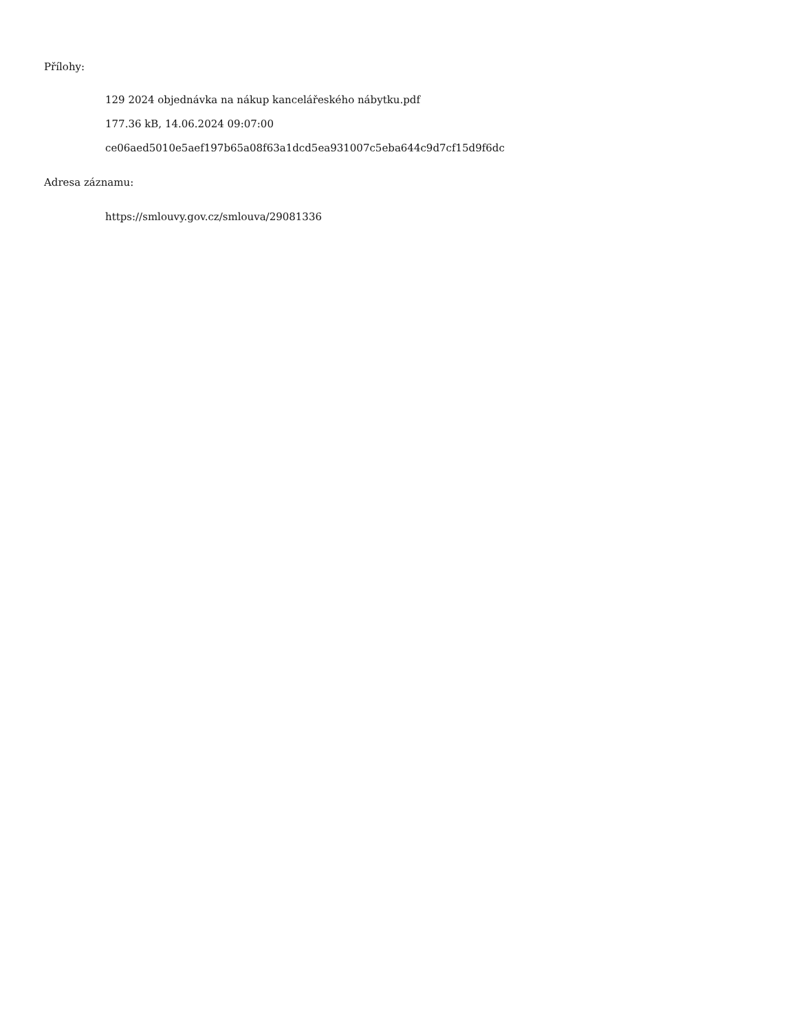Přílohy:
129 2024 objednávka na nákup kancelářeského nábytku.pdf
177.36 kB, 14.06.2024 09:07:00
ce06aed5010e5aef197b65a08f63a1dcd5ea931007c5eba644c9d7cf15d9f6dc
Adresa záznamu:
https://smlouvy.gov.cz/smlouva/29081336